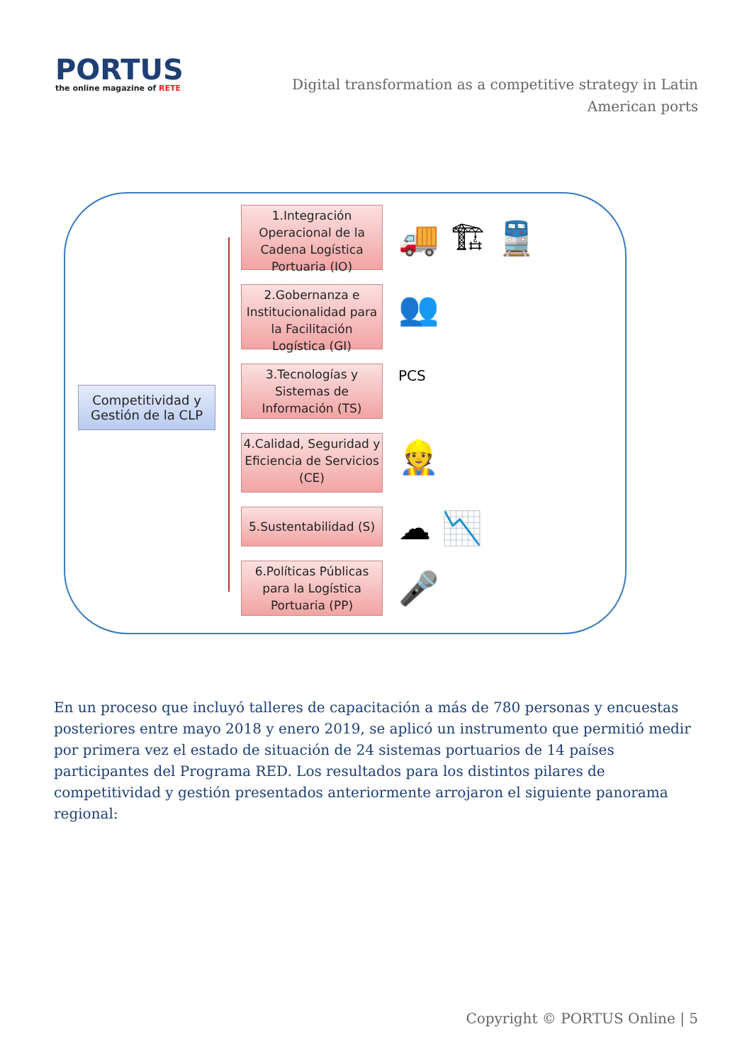PORTUS
the online magazine of RETE
Digital transformation as a competitive strategy in Latin American ports
Competitividad y Gestión de la CLP
1.Integración Operacional de la Cadena Logística Portuaria (IO)
2.Gobernanza e Institucionalidad para la Facilitación Logística (GI)
3.Tecnologías y Sistemas de Información (TS)
4.Calidad, Seguridad y Eficiencia de Servicios (CE)
5.Sustentabilidad (S)
6.Políticas Públicas para la Logística Portuaria (PP)
🚚 🏗 🚆
👥
PCS
👷
☁ 📉
🎤
En un proceso que incluyó talleres de capacitación a más de 780 personas y encuestas posteriores entre mayo 2018 y enero 2019, se aplicó un instrumento que permitió medir por primera vez el estado de situación de 24 sistemas portuarios de 14 países participantes del Programa RED. Los resultados para los distintos pilares de competitividad y gestión presentados anteriormente arrojaron el siguiente panorama regional:
Copyright © PORTUS Online | 5